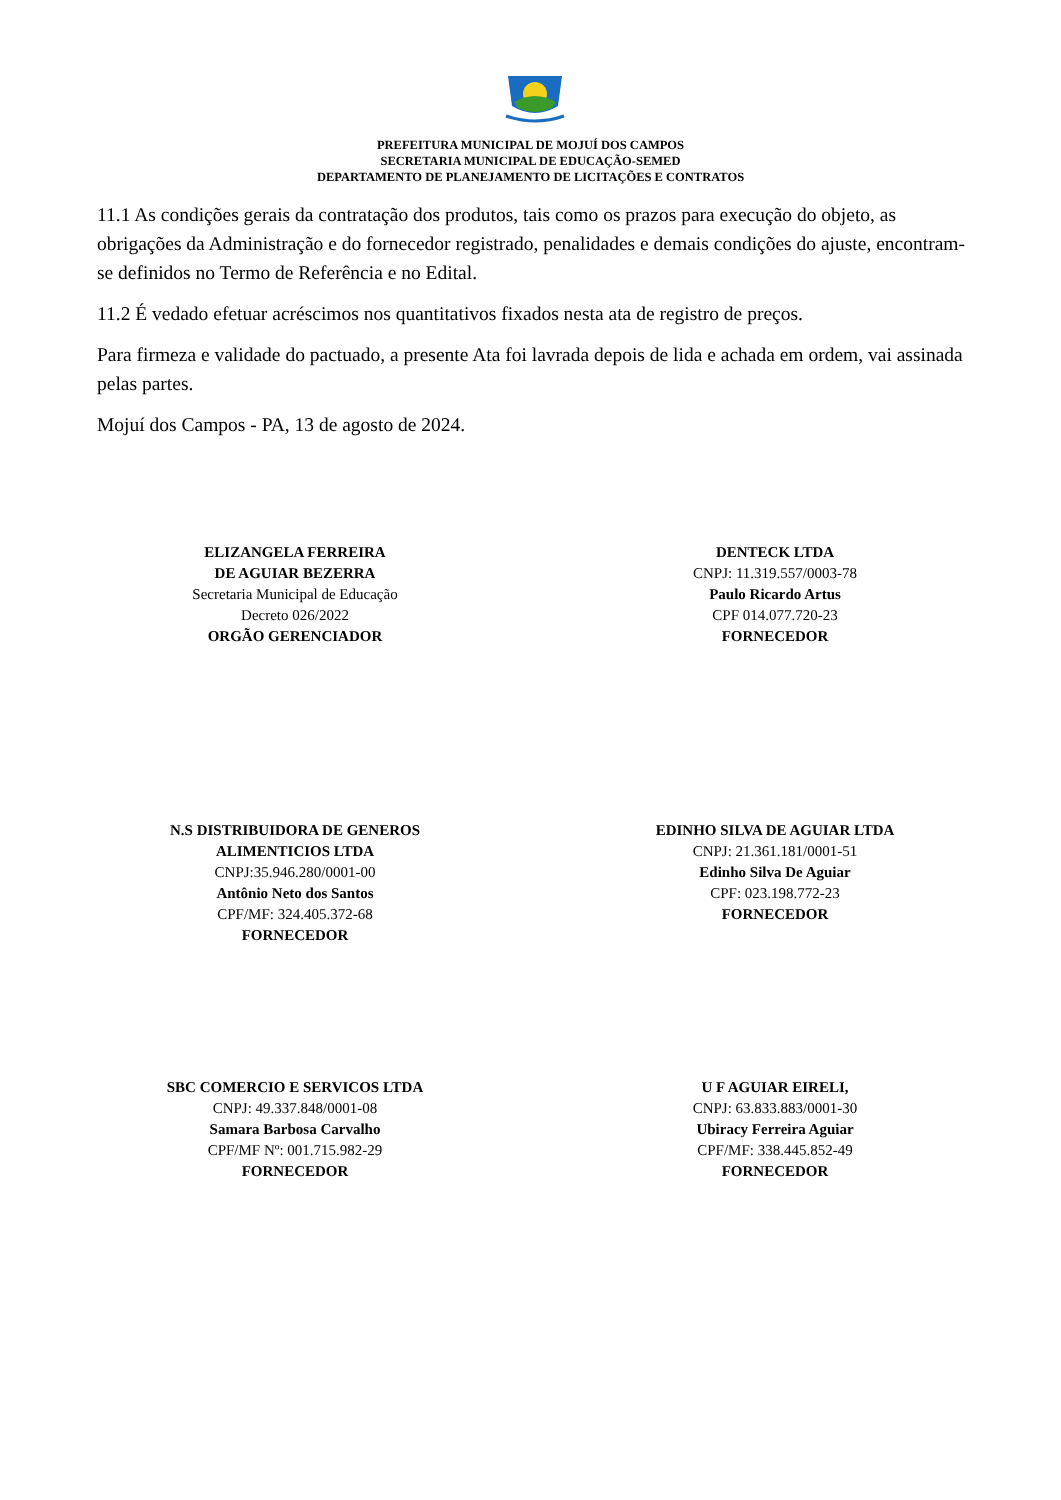PREFEITURA MUNICIPAL DE MOJUÍ DOS CAMPOS
SECRETARIA MUNICIPAL DE EDUCAÇÃO-SEMED
DEPARTAMENTO DE PLANEJAMENTO DE LICITAÇÕES E CONTRATOS
11.1 As condições gerais da contratação dos produtos, tais como os prazos para execução do objeto, as obrigações da Administração e do fornecedor registrado, penalidades e demais condições do ajuste, encontram-se definidos no Termo de Referência e no Edital.
11.2 É vedado efetuar acréscimos nos quantitativos fixados nesta ata de registro de preços.
Para firmeza e validade do pactuado, a presente Ata foi lavrada depois de lida e achada em ordem, vai assinada pelas partes.
Mojuí dos Campos - PA, 13 de agosto de 2024.
ELIZANGELA FERREIRA
DE AGUIAR BEZERRA
Secretaria Municipal de Educação
Decreto 026/2022
ORGÃO GERENCIADOR
DENTECK LTDA
CNPJ: 11.319.557/0003-78
Paulo Ricardo Artus
CPF 014.077.720-23
FORNECEDOR
N.S DISTRIBUIDORA DE GENEROS
ALIMENTICIOS LTDA
CNPJ:35.946.280/0001-00
Antônio Neto dos Santos
CPF/MF: 324.405.372-68
FORNECEDOR
EDINHO SILVA DE AGUIAR LTDA
CNPJ: 21.361.181/0001-51
Edinho Silva De Aguiar
CPF: 023.198.772-23
FORNECEDOR
SBC COMERCIO E SERVICOS LTDA
CNPJ: 49.337.848/0001-08
Samara Barbosa Carvalho
CPF/MF Nº: 001.715.982-29
FORNECEDOR
U F AGUIAR EIRELI,
CNPJ: 63.833.883/0001-30
Ubiracy Ferreira Aguiar
CPF/MF: 338.445.852-49
FORNECEDOR